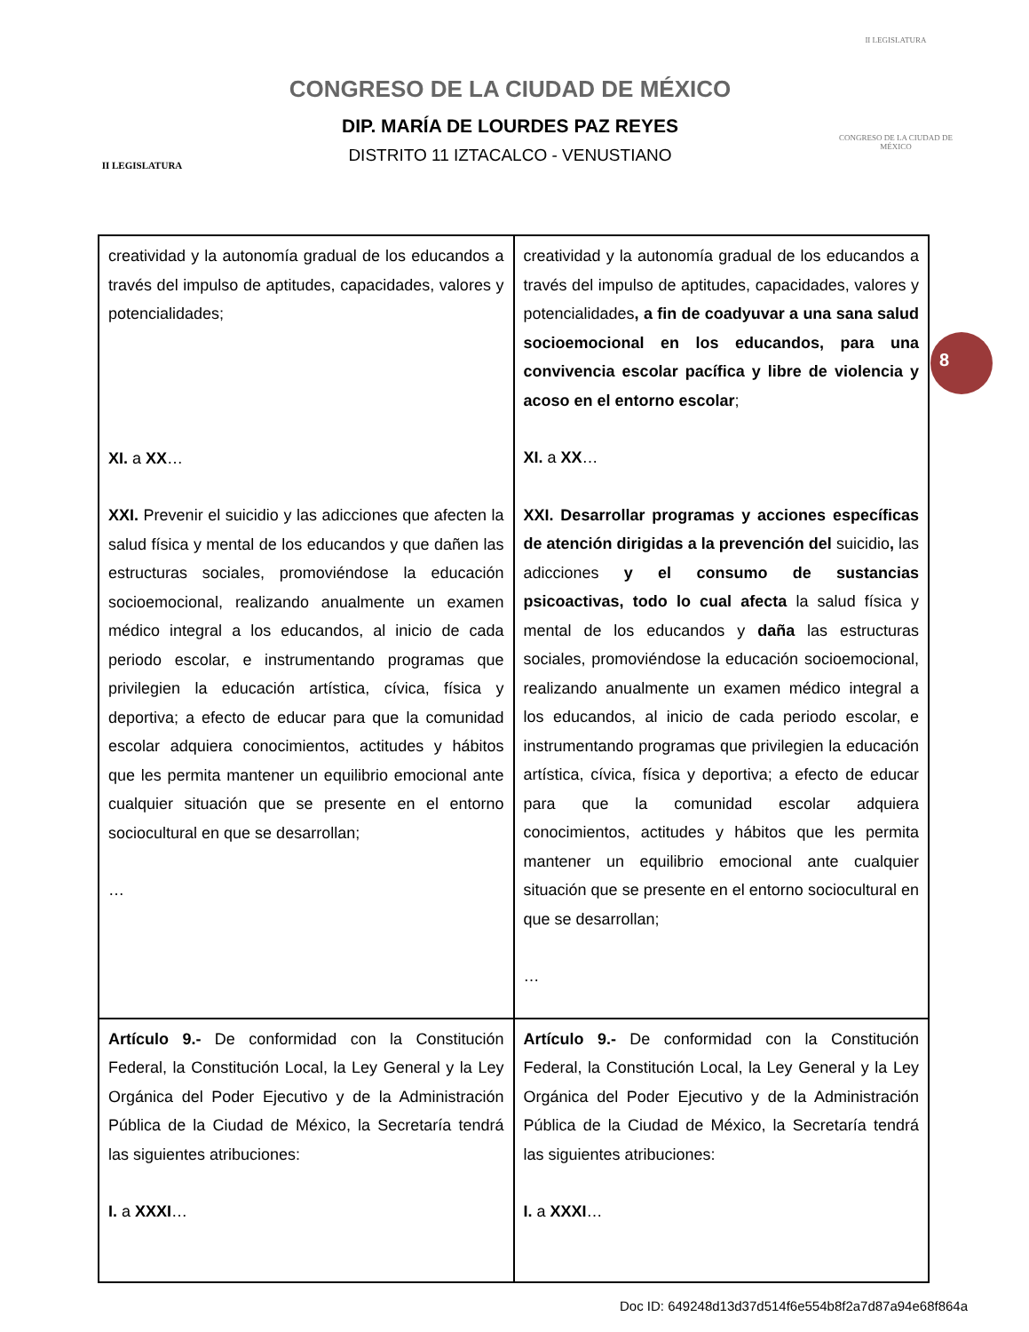II LEGISLATURA
CONGRESO DE LA CIUDAD DE MÉXICO
DIP. MARÍA DE LOURDES PAZ REYES
DISTRITO 11 IZTACALCO - VENUSTIANO
II LEGISLATURA
CONGRESO DE LA CIUDAD DE MÉXICO
8
| creatividad y la autonomía gradual de los educandos a través del impulso de aptitudes, capacidades, valores y potencialidades; XI. a XX … XXI. Prevenir el suicidio y las adicciones que afecten la salud física y mental de los educandos y que dañen las estructuras sociales, promoviéndose la educación socioemocional, realizando anualmente un examen médico integral a los educandos, al inicio de cada periodo escolar, e instrumentando programas que privilegien la educación artística, cívica, física y deportiva; a efecto de educar para que la comunidad escolar adquiera conocimientos, actitudes y hábitos que les permita mantener un equilibrio emocional ante cualquier situación que se presente en el entorno sociocultural en que se desarrollan; … | creatividad y la autonomía gradual de los educandos a través del impulso de aptitudes, capacidades, valores y potencialidades , a fin de coadyuvar a una sana salud socioemocional en los educandos, para una convivencia escolar pacífica y libre de violencia y acoso en el entorno escolar ; XI. a XX … XXI. Desarrollar programas y acciones específicas de atención dirigidas a la prevención del suicidio , las adicciones y el consumo de sustancias psicoactivas, todo lo cual afecta la salud física y mental de los educandos y daña las estructuras sociales, promoviéndose la educación socioemocional, realizando anualmente un examen médico integral a los educandos, al inicio de cada periodo escolar, e instrumentando programas que privilegien la educación artística, cívica, física y deportiva; a efecto de educar para que la comunidad escolar adquiera conocimientos, actitudes y hábitos que les permita mantener un equilibrio emocional ante cualquier situación que se presente en el entorno sociocultural en que se desarrollan; … |
| Artículo 9.- De conformidad con la Constitución Federal, la Constitución Local, la Ley General y la Ley Orgánica del Poder Ejecutivo y de la Administración Pública de la Ciudad de México, la Secretaría tendrá las siguientes atribuciones: I. a XXXI … | Artículo 9.- De conformidad con la Constitución Federal, la Constitución Local, la Ley General y la Ley Orgánica del Poder Ejecutivo y de la Administración Pública de la Ciudad de México, la Secretaría tendrá las siguientes atribuciones: I. a XXXI … |
Doc ID: 649248d13d37d514f6e554b8f2a7d87a94e68f864a